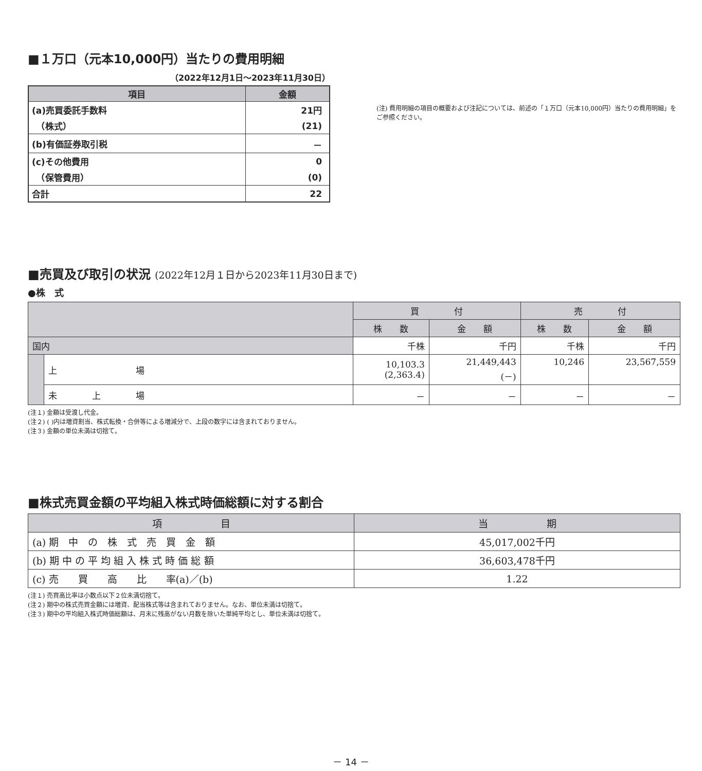■１万口（元本10,000円）当たりの費用明細
（2022年12月1日～2023年11月30日）
| 項目 | 金額 |
| --- | --- |
| (a)売買委託手数料 | 21円 |
| （株式） | (21) |
| (b)有価証券取引税 | － |
| (c)その他費用 | 0 |
| （保管費用） | (0) |
| 合計 | 22 |
(注) 費用明細の項目の概要および注記については、前述の「１万口（元本10,000円）当たりの費用明細」をご参照ください。
■売買及び取引の状況 (2022年12月１日から2023年11月30日まで)
●株　式
| | | 買 付 | | 売 付 | |
| --- | --- | --- | --- | --- | --- |
| | | 株 数 | 金 額 | 株 数 | 金 額 |
| 国内 | | 千株 | 千円 | 千株 | 千円 |
| | 上 場 | 10,103.3 (2,363.4) | 21,449,443 (－) | 10,246 | 23,567,559 |
| | 未 上 場 | － | － | － | － |
(注１) 金額は受渡し代金。
(注２) ( )内は増資割当、株式転換・合併等による増減分で、上段の数字には含まれておりません。
(注３) 金額の単位未満は切捨て。
■株式売買金額の平均組入株式時価総額に対する割合
| 項 目 | 当 期 |
| --- | --- |
| (a) 期 中 の 株 式 売 買 金 額 | 45,017,002千円 |
| (b) 期 中 の 平 均 組 入 株 式 時 価 総 額 | 36,603,478千円 |
| (c) 売 買 高 比 率(a)／(b) | 1.22 |
(注１) 売買高比率は小数点以下２位未満切捨て。
(注２) 期中の株式売買金額には増資、配当株式等は含まれておりません。なお、単位未満は切捨て。
(注３) 期中の平均組入株式時価総額は、月末に残高がない月数を除いた単純平均とし、単位未満は切捨て。
－ 14 －